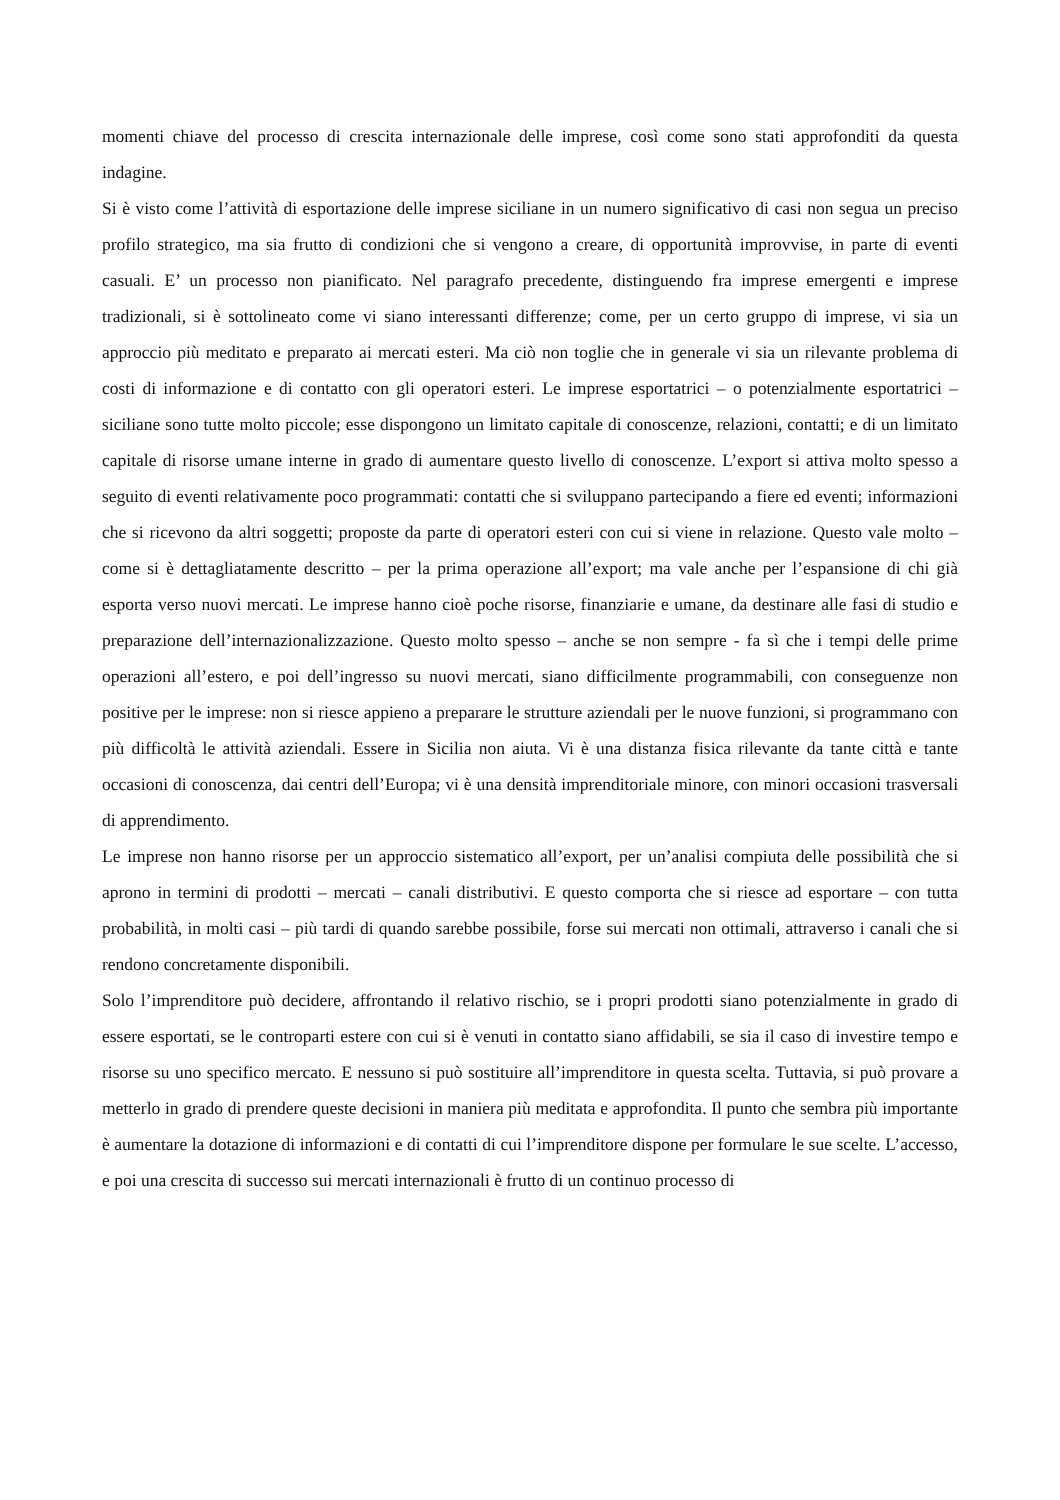momenti chiave del processo di crescita internazionale delle imprese, così come sono stati approfonditi da questa indagine.
Si è visto come l’attività di esportazione delle imprese siciliane in un numero significativo di casi non segua un preciso profilo strategico, ma sia frutto di condizioni che si vengono a creare, di opportunità improvvise, in parte di eventi casuali. E’ un processo non pianificato. Nel paragrafo precedente, distinguendo fra imprese emergenti e imprese tradizionali, si è sottolineato come vi siano interessanti differenze; come, per un certo gruppo di imprese, vi sia un approccio più meditato e preparato ai mercati esteri. Ma ciò non toglie che in generale vi sia un rilevante problema di costi di informazione e di contatto con gli operatori esteri. Le imprese esportatrici – o potenzialmente esportatrici – siciliane sono tutte molto piccole; esse dispongono un limitato capitale di conoscenze, relazioni, contatti; e di un limitato capitale di risorse umane interne in grado di aumentare questo livello di conoscenze. L’export si attiva molto spesso a seguito di eventi relativamente poco programmati: contatti che si sviluppano partecipando a fiere ed eventi; informazioni che si ricevono da altri soggetti; proposte da parte di operatori esteri con cui si viene in relazione. Questo vale molto – come si è dettagliatamente descritto – per la prima operazione all’export; ma vale anche per l’espansione di chi già esporta verso nuovi mercati. Le imprese hanno cioè poche risorse, finanziarie e umane, da destinare alle fasi di studio e preparazione dell’internazionalizzazione. Questo molto spesso – anche se non sempre - fa sì che i tempi delle prime operazioni all’estero, e poi dell’ingresso su nuovi mercati, siano difficilmente programmabili, con conseguenze non positive per le imprese: non si riesce appieno a preparare le strutture aziendali per le nuove funzioni, si programmano con più difficoltà le attività aziendali. Essere in Sicilia non aiuta. Vi è una distanza fisica rilevante da tante città e tante occasioni di conoscenza, dai centri dell’Europa; vi è una densità imprenditoriale minore, con minori occasioni trasversali di apprendimento.
Le imprese non hanno risorse per un approccio sistematico all’export, per un’analisi compiuta delle possibilità che si aprono in termini di prodotti – mercati – canali distributivi. E questo comporta che si riesce ad esportare – con tutta probabilità, in molti casi – più tardi di quando sarebbe possibile, forse sui mercati non ottimali, attraverso i canali che si rendono concretamente disponibili.
Solo l’imprenditore può decidere, affrontando il relativo rischio, se i propri prodotti siano potenzialmente in grado di essere esportati, se le controparti estere con cui si è venuti in contatto siano affidabili, se sia il caso di investire tempo e risorse su uno specifico mercato. E nessuno si può sostituire all’imprenditore in questa scelta. Tuttavia, si può provare a metterlo in grado di prendere queste decisioni in maniera più meditata e approfondita. Il punto che sembra più importante è aumentare la dotazione di informazioni e di contatti di cui l’imprenditore dispone per formulare le sue scelte. L’accesso, e poi una crescita di successo sui mercati internazionali è frutto di un continuo processo di